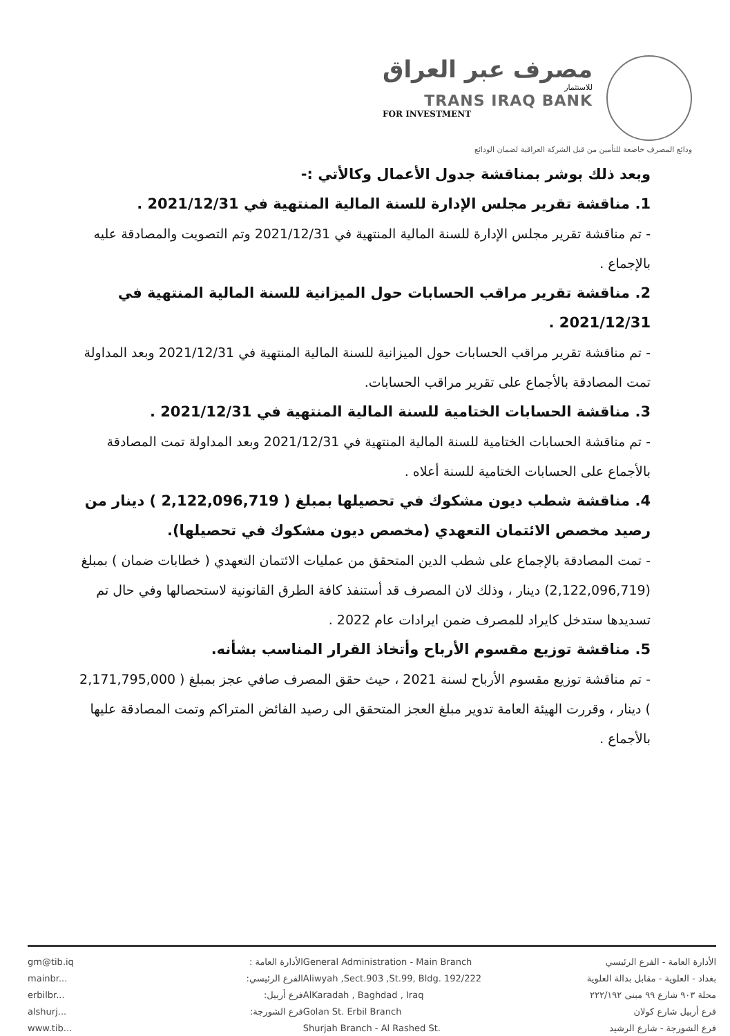مصرف عبر العراق
للاستثمار
TRANS IRAQ BANK
FOR INVESTMENT
ودائع المصرف خاضعة للتأمين من قبل الشركة العراقية لضمان الودائع
وبعد ذلك بوشر بمناقشة جدول الأعمال وكالأتي :-
1. مناقشة تقرير مجلس الإدارة للسنة المالية المنتهية في 2021/12/31 .
- تم مناقشة تقرير مجلس الإدارة للسنة المالية المنتهية في 2021/12/31 وتم التصويت والمصادقة عليه بالإجماع .
2. مناقشة تقرير مراقب الحسابات حول الميزانية للسنة المالية المنتهية في 2021/12/31 .
- تم مناقشة تقرير مراقب الحسابات حول الميزانية للسنة المالية المنتهية في 2021/12/31 وبعد المداولة تمت المصادقة بالأجماع على تقرير مراقب الحسابات.
3. مناقشة الحسابات الختامية للسنة المالية المنتهية في 2021/12/31 .
- تم مناقشة الحسابات الختامية للسنة المالية المنتهية في 2021/12/31 وبعد المداولة تمت المصادقة بالأجماع على الحسابات الختامية للسنة أعلاه .
4. مناقشة شطب ديون مشكوك في تحصيلها بمبلغ ( 2,122,096,719 ) دينار من رصيد مخصص الائتمان التعهدي (مخصص ديون مشكوك في تحصيلها).
- تمت المصادقة بالإجماع على شطب الدين المتحقق من عمليات الائتمان التعهدي ( خطابات ضمان ) بمبلغ (2,122,096,719) دينار ، وذلك لان المصرف قد أستنفذ كافة الطرق القانونية لاستحصالها وفي حال تم تسديدها ستدخل كايراد للمصرف ضمن ايرادات عام 2022 .
5. مناقشة توزيع مقسوم الأرباح وأتخاذ القرار المناسب بشأنه.
- تم مناقشة توزيع مقسوم الأرباح لسنة 2021 ، حيث حقق المصرف صافي عجز بمبلغ ( 2,171,795,000 ) دينار ، وقررت الهيئة العامة تدوير مبلغ العجز المتحقق الى رصيد الفائض المتراكم وتمت المصادقة عليها بالأجماع .
gm@tib.iq
mainbr...
erbilbr...
alshurj...
www.tib...
الأدارة العامة :
الفرع الرئيسي:
فرع أربيل:
فرع الشورجة:
General Administration - Main Branch
Aliwyah ,Sect.903 ,St.99, Bldg. 192/222
AlKaradah , Baghdad , Iraq
Golan St. Erbil Branch
Shurjah Branch - Al Rashed St.
الأدارة العامة - الفرع الرئيسي
بغداد - العلوية - مقابل بدالة العلوية
محلة ٩٠٣ شارع ٩٩ مبنى ٢٢٢/١٩٢
فرع أربيل شارع كولان
فرع الشورجة - شارع الرشيد